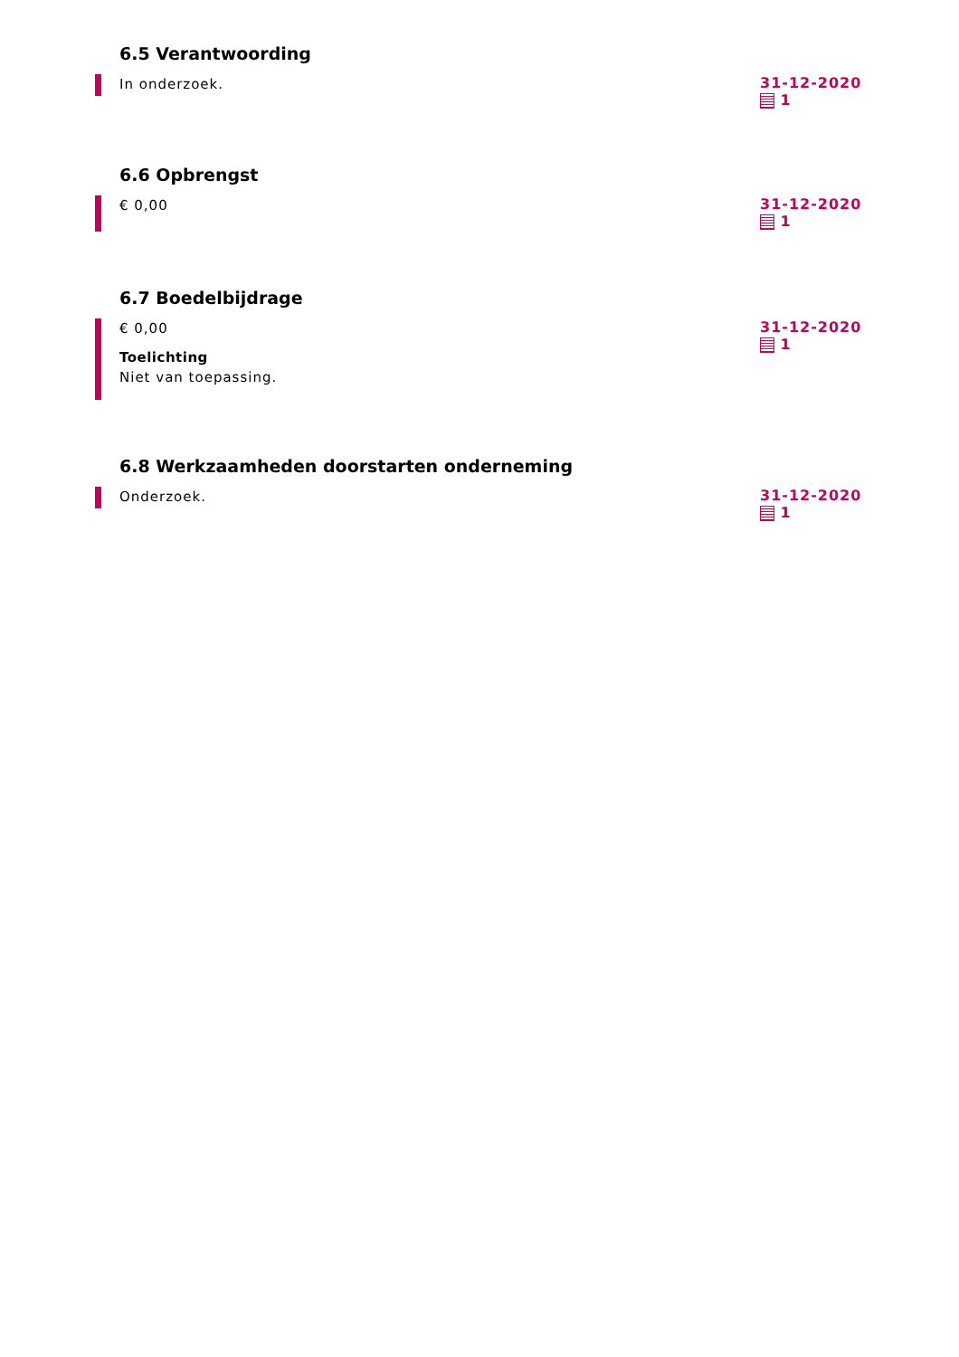6.5 Verantwoording
In onderzoek.
31-12-2020
1
6.6 Opbrengst
€ 0,00
31-12-2020
1
6.7 Boedelbijdrage
€ 0,00
Toelichting
Niet van toepassing.
31-12-2020
1
6.8 Werkzaamheden doorstarten onderneming
Onderzoek.
31-12-2020
1